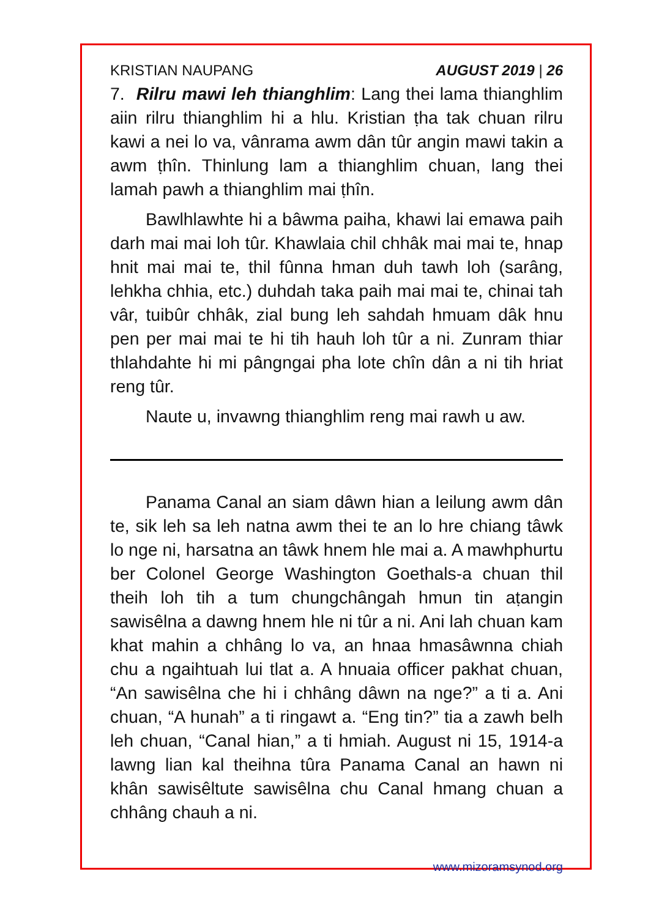KRISTIAN NAUPANG AUGUST 2019 | 26
7. Rilru mawi leh thianghlim: Lang thei lama thianghlim aiin rilru thianghlim hi a hlu. Kristian ṭha tak chuan rilru kawi a nei lo va, vânrama awm dân tûr angin mawi takin a awm ṭhîn. Thinlung lam a thianghlim chuan, lang thei lamah pawh a thianghlim mai ṭhîn.
Bawlhlawhte hi a bâwma paiha, khawi lai emawa paih darh mai mai loh tûr. Khawlaia chil chhâk mai mai te, hnap hnit mai mai te, thil fûnna hman duh tawh loh (sarâng, lehkha chhia, etc.) duhdah taka paih mai mai te, chinai tah vâr, tuibûr chhâk, zial bung leh sahdah hmuam dâk hnu pen per mai mai te hi tih hauh loh tûr a ni. Zunram thiar thlahdahte hi mi pângngai pha lote chîn dân a ni tih hriat reng tûr.
Naute u, invawng thianghlim reng mai rawh u aw.
Panama Canal an siam dâwn hian a leilung awm dân te, sik leh sa leh natna awm thei te an lo hre chiang tâwk lo nge ni, harsatna an tâwk hnem hle mai a. A mawhphurtu ber Colonel George Washington Goethals-a chuan thil theih loh tih a tum chungchângah hmun tin aṭangin sawisêlna a dawng hnem hle ni tûr a ni. Ani lah chuan kam khat mahin a chhâng lo va, an hnaa hmasâwnna chiah chu a ngaihtuah lui tlat a. A hnuaia officer pakhat chuan, “An sawisêlna che hi i chhâng dâwn na nge?” a ti a. Ani chuan, “A hunah” a ti ringawt a. “Eng tin?” tia a zawh belh leh chuan, “Canal hian,” a ti hmiah. August ni 15, 1914-a lawng lian kal theihna tûra Panama Canal an hawn ni khân sawisêltute sawisêlna chu Canal hmang chuan a chhâng chauh a ni.
www.mizoramsynod.org